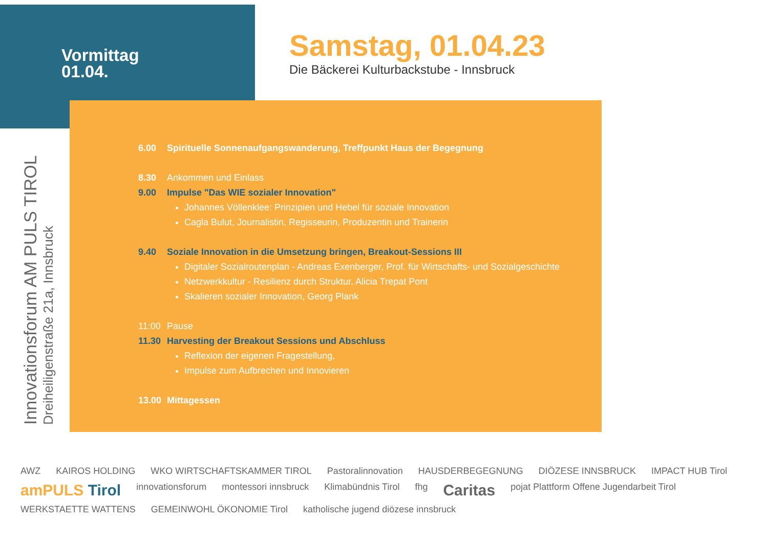Vormittag
01.04.
Samstag, 01.04.23
Die Bäckerei Kulturbackstube - Innsbruck
Innovationsforum AM PULS TIROL
Dreiheiligenstraße 21a, Innsbruck
6.00 Spirituelle Sonnenaufgangswanderung, Treffpunkt Haus der Begegnung
8.30 Ankommen und Einlass
9.00 Impulse "Das WIE sozialer Innovation"
Johannes Völlenklee: Prinzipien und Hebel für soziale Innovation
Cagla Bulut, Journalistin, Regisseurin, Produzentin und Trainerin
9.40 Soziale Innovation in die Umsetzung bringen, Breakout-Sessions III
Digitaler Sozialroutenplan - Andreas Exenberger, Prof. für Wirtschafts- und Sozialgeschichte
Netzwerkkultur - Resilienz durch Struktur, Alicia Trepat Pont
Skalieren sozialer Innovation, Georg Plank
11:00 Pause
11.30 Harvesting der Breakout Sessions und Abschluss
Reflexion der eigenen Fragestellung,
Impulse zum Aufbrechen und Innovieren
13.00 Mittagessen
AWZ KAIROS HOLDING WKO WIRTSCHAFTSKAMMER TIROL Pastoralinnovation HAUSDERBEGEGNUNG DIÖZESE INNSBRUCK IMPACT HUB Tirol amPULS Tirol innovationsforum montessori innsbruck Klimabündnis Tirol fhg Caritas pojat Plattform Offene Jugendarbeit Tirol WERKSTAETTE WATTENS GEMEINWOHL ÖKONOMIE Tirol katholische jugend diözese innsbruck